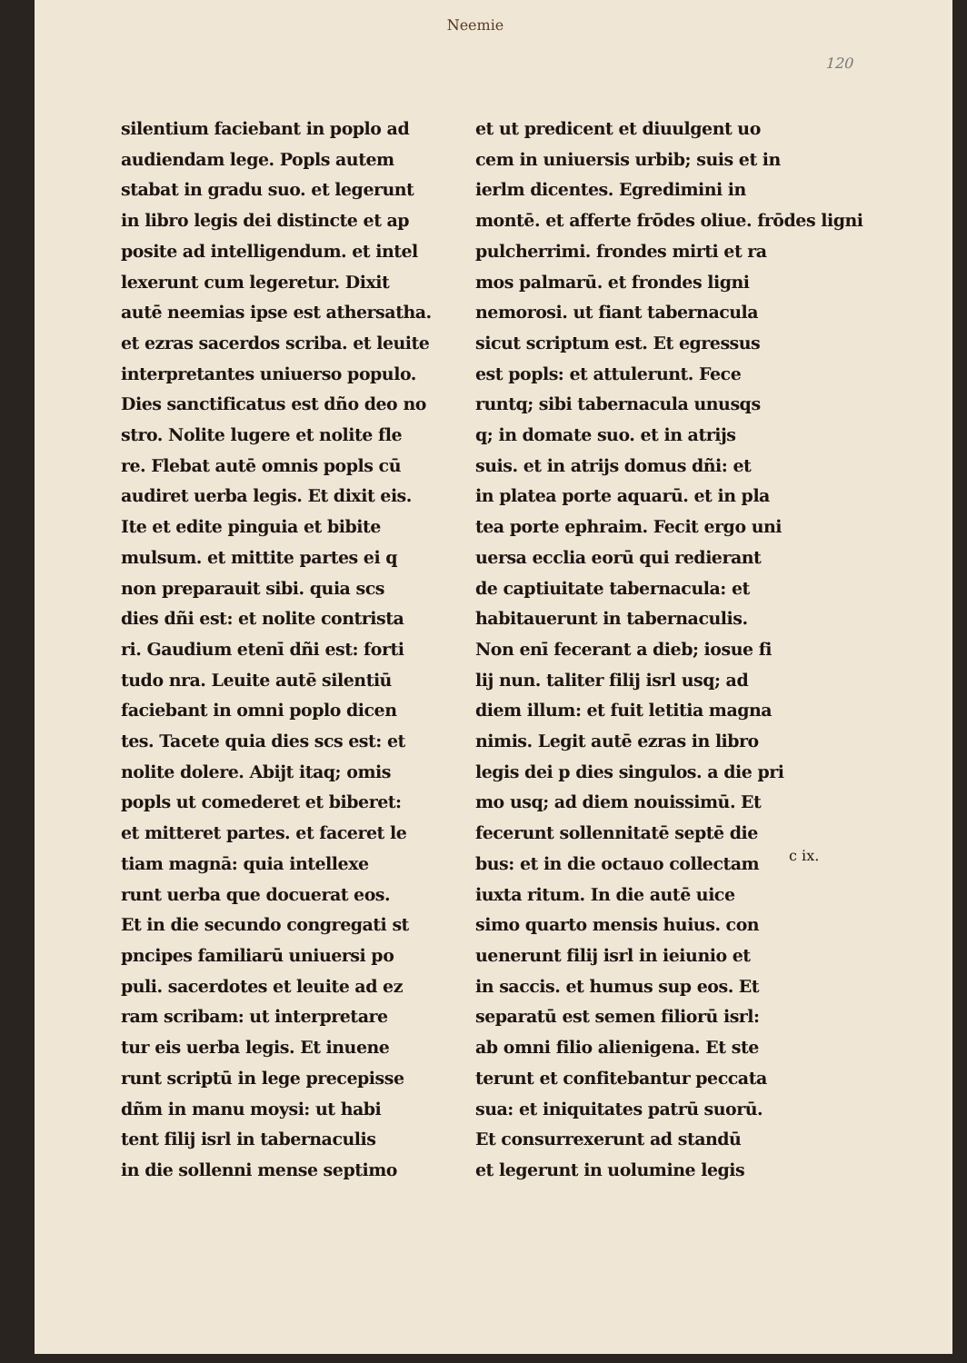Neemie
120
silentium faciebant in poplo ad
audiendam lege. Popls autem
stabat in gradu suo. et legerunt
in libro legis dei distincte et ap
posite ad intelligendum. et intel
lexerunt cum legeretur. Dixit
autē neemias ipse est athersatha.
et ezras sacerdos scriba. et leuite
interpretantes uniuerso populo.
Dies sanctificatus est dño deo no
stro. Nolite lugere et nolite fle
re. Flebat autē omnis popls cū
audiret uerba legis. Et dixit eis.
Ite et edite pinguia et bibite
mulsum. et mittite partes ei q
non preparauit sibi. quia scs
dies dñi est: et nolite contrista
ri. Gaudium etenī dñi est: forti
tudo nra. Leuite autē silentiū
faciebant in omni poplo dicen
tes. Tacete quia dies scs est: et
nolite dolere. Abijt itaq; omis
popls ut comederet et biberet:
et mitteret partes. et faceret le
tiam magnā: quia intellexe
runt uerba que docuerat eos.
Et in die secundo congregati st
pncipes familiarū uniuersi po
puli. sacerdotes et leuite ad ez
ram scribam: ut interpretare
tur eis uerba legis. Et inuene
runt scriptū in lege precepisse
dñm in manu moysi: ut habi
tent filij isrl in tabernaculis
in die sollenni mense septimo
et ut predicent et diuulgent uo
cem in uniuersis urbib; suis et in
ierlm dicentes. Egredimini in
montē. et afferte frōdes oliue. frōdes ligni
pulcherrimi. frondes mirti et ra
mos palmarū. et frondes ligni
nemorosi. ut fiant tabernacula
sicut scriptum est. Et egressus
est popls: et attulerunt. Fece
runtq; sibi tabernacula unusqs
q; in domate suo. et in atrijs
suis. et in atrijs domus dñi: et
in platea porte aquarū. et in pla
tea porte ephraim. Fecit ergo uni
uersa ecclia eorū qui redierant
de captiuitate tabernacula: et
habitauerunt in tabernaculis.
Non enī fecerant a dieb; iosue fi
lij nun. taliter filij isrl usq; ad
diem illum: et fuit letitia magna
nimis. Legit autē ezras in libro
legis dei p dies singulos. a die pri
mo usq; ad diem nouissimū. Et
fecerunt sollennitatē septē die
bus: et in die octauo collectam
iuxta ritum. In die autē uice
simo quarto mensis huius. con
uenerunt filij isrl in ieiunio et
in saccis. et humus sup eos. Et
separatū est semen filiorū isrl:
ab omni filio alienigena. Et ste
terunt et confitebantur peccata
sua: et iniquitates patrū suorū.
Et consurrexerunt ad standū
et legerunt in uolumine legis
c ix.